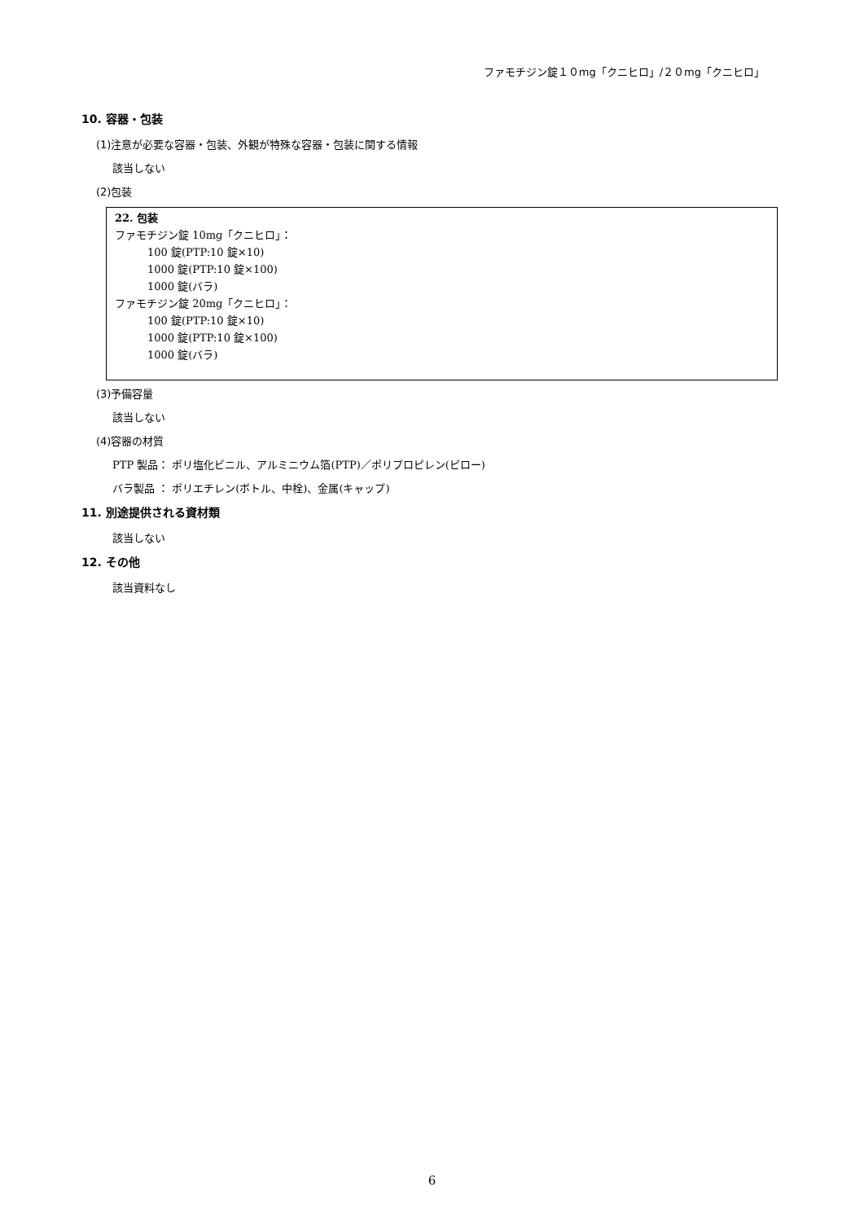ファモチジン錠１０mg「クニヒロ」/２０mg「クニヒロ」
10. 容器・包装
(1)注意が必要な容器・包装、外観が特殊な容器・包装に関する情報
該当しない
(2)包装
22. 包装
ファモチジン錠 10mg「クニヒロ」：
100 錠(PTP:10 錠×10)
1000 錠(PTP:10 錠×100)
1000 錠(バラ)
ファモチジン錠 20mg「クニヒロ」：
100 錠(PTP:10 錠×10)
1000 錠(PTP:10 錠×100)
1000 錠(バラ)
(3)予備容量
該当しない
(4)容器の材質
PTP 製品： ポリ塩化ビニル、アルミニウム箔(PTP)／ポリプロピレン(ピロー)
バラ製品 ： ポリエチレン(ボトル、中栓)、金属(キャップ)
11. 別途提供される資材類
該当しない
12. その他
該当資料なし
6